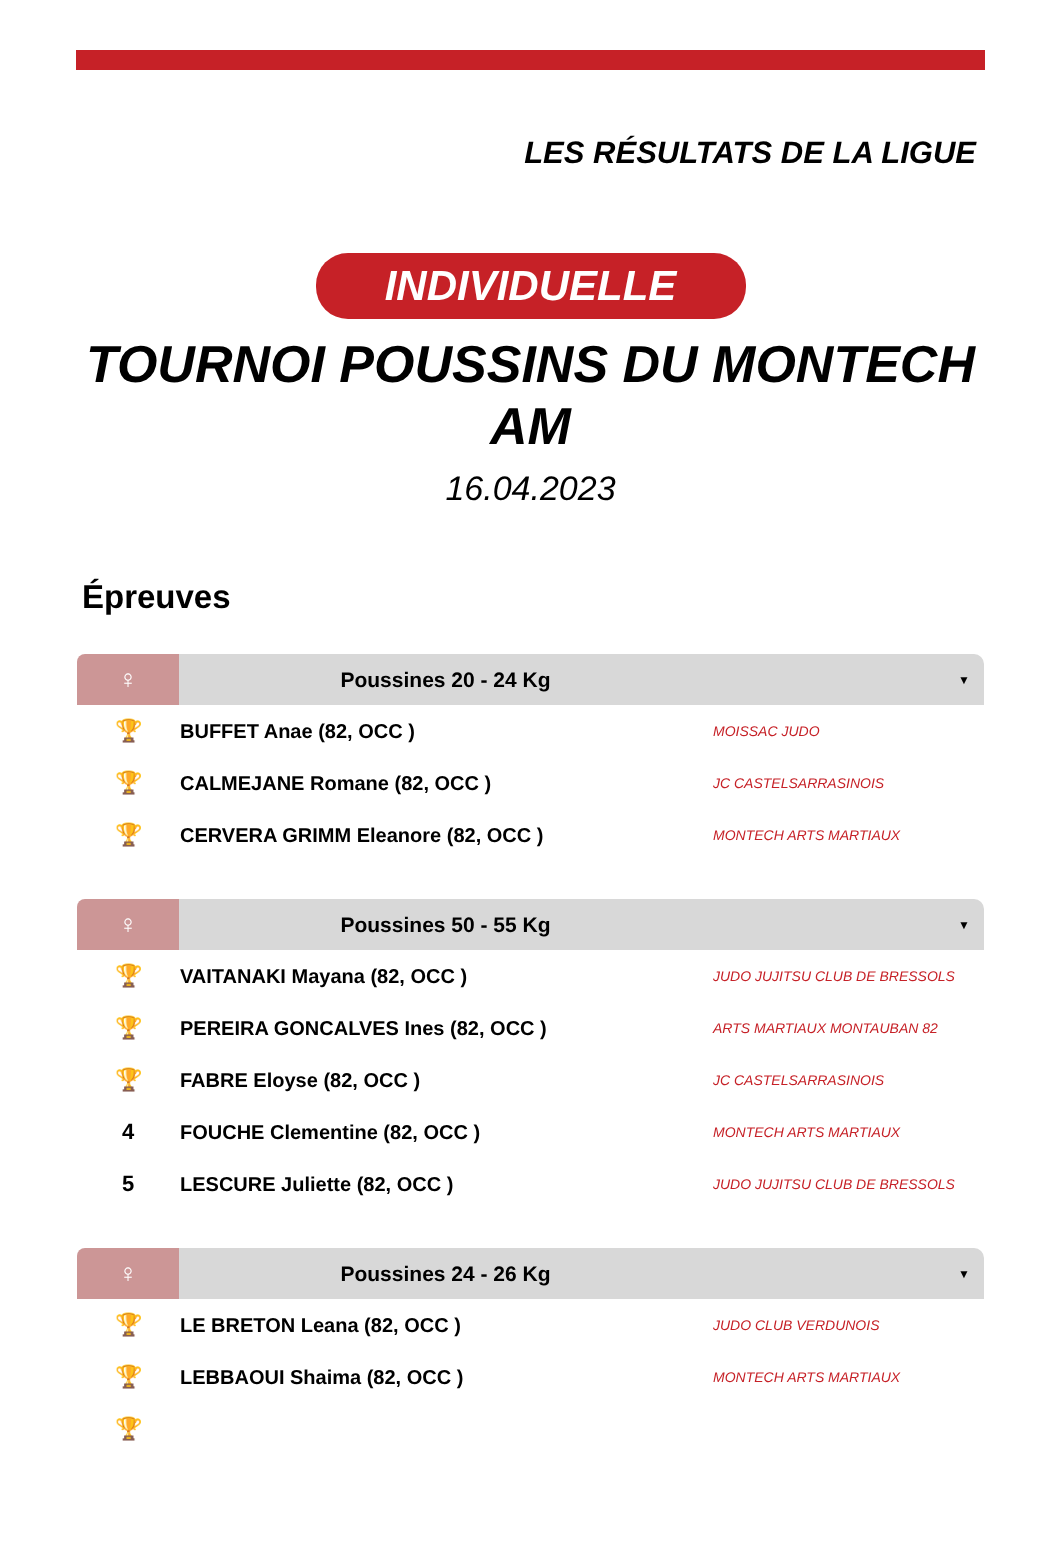LES RÉSULTATS DE LA LIGUE
INDIVIDUELLE
TOURNOI POUSSINS DU MONTECH AM
16.04.2023
Épreuves
| ♀ | Poussines 20 - 24 Kg | ▼ |
| --- | --- | --- |
| 🏆 | BUFFET Anae (82, OCC ) | MOISSAC JUDO |
| 🏆 | CALMEJANE Romane (82, OCC ) | JC CASTELSARRASINOIS |
| 🏆 | CERVERA GRIMM Eleanore (82, OCC ) | MONTECH ARTS MARTIAUX |
| ♀ | Poussines 50 - 55 Kg | ▼ |
| --- | --- | --- |
| 🏆 | VAITANAKI Mayana (82, OCC ) | JUDO JUJITSU CLUB DE BRESSOLS |
| 🏆 | PEREIRA GONCALVES Ines (82, OCC ) | ARTS MARTIAUX MONTAUBAN 82 |
| 🏆 | FABRE Eloyse (82, OCC ) | JC CASTELSARRASINOIS |
| 4 | FOUCHE Clementine (82, OCC ) | MONTECH ARTS MARTIAUX |
| 5 | LESCURE Juliette (82, OCC ) | JUDO JUJITSU CLUB DE BRESSOLS |
| ♀ | Poussines 24 - 26 Kg | ▼ |
| --- | --- | --- |
| 🏆 | LE BRETON Leana (82, OCC ) | JUDO CLUB VERDUNOIS |
| 🏆 | LEBBAOUI Shaima (82, OCC ) | MONTECH ARTS MARTIAUX |
| 🏆 | | |